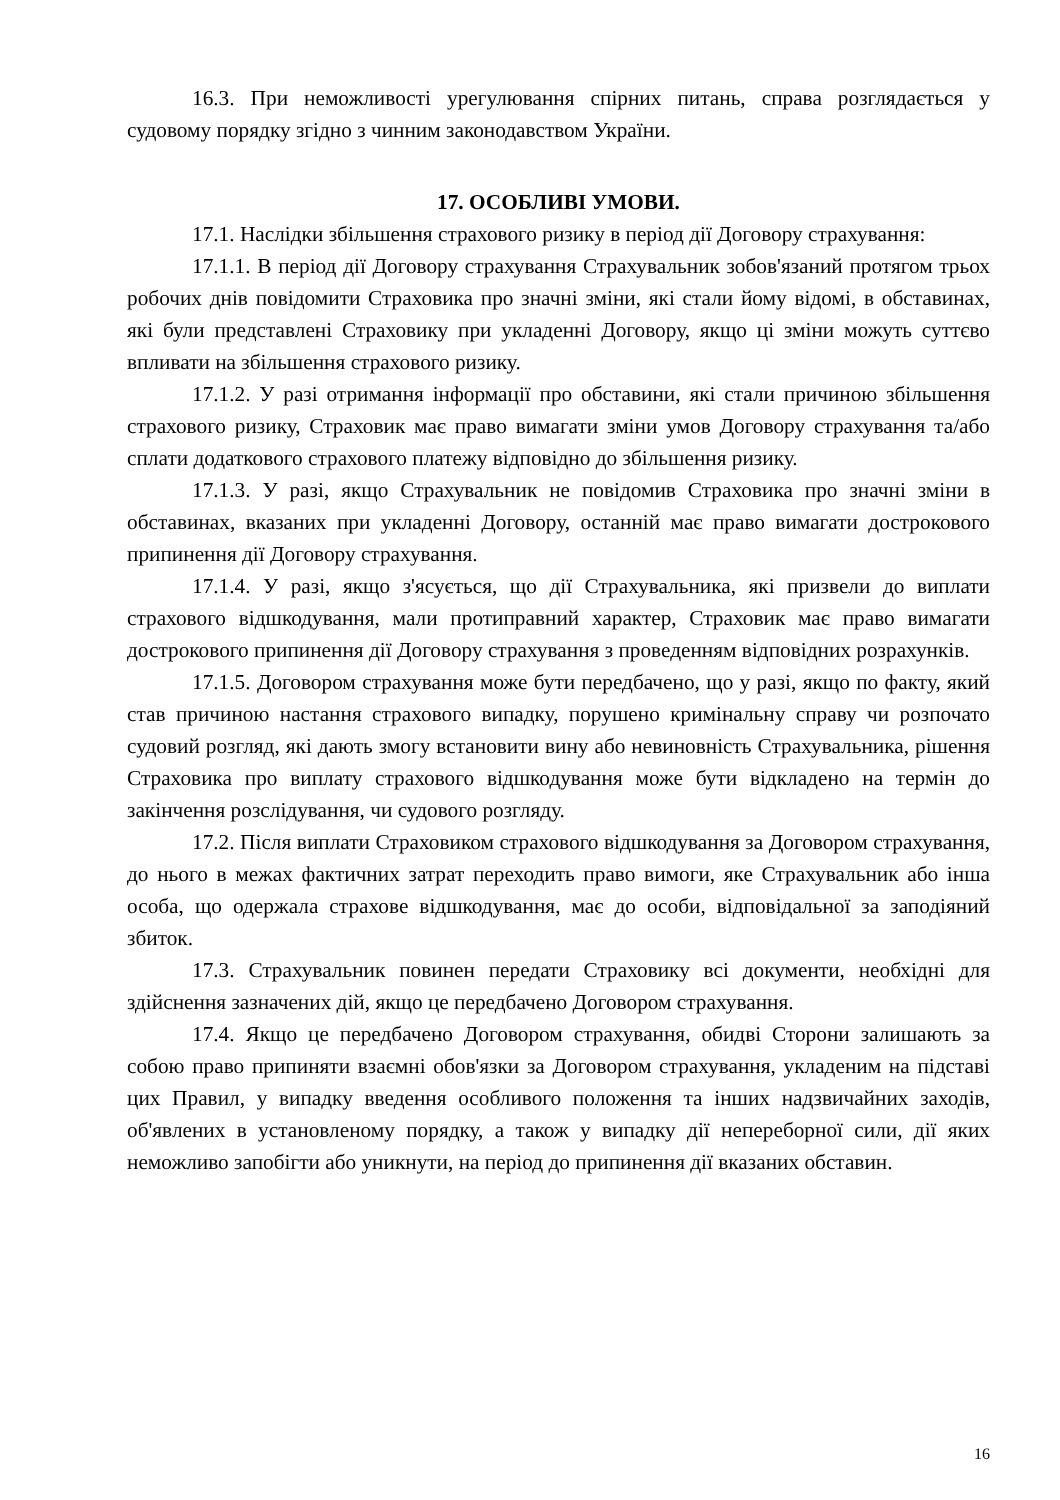16.3. При неможливості урегулювання спірних питань, справа розглядається у судовому порядку згідно з чинним законодавством України.
17. ОСОБЛИВІ УМОВИ.
17.1. Наслідки збільшення страхового ризику в період дії Договору страхування:
17.1.1. В період дії Договору страхування Страхувальник зобов'язаний протягом трьох робочих днів повідомити Страховика про значні зміни, які стали йому відомі, в обставинах, які були представлені Страховику при укладенні Договору, якщо ці зміни можуть суттєво впливати на збільшення страхового ризику.
17.1.2. У разі отримання інформації про обставини, які стали причиною збільшення страхового ризику, Страховик має право вимагати зміни умов Договору страхування та/або сплати додаткового страхового платежу відповідно до збільшення ризику.
17.1.3. У разі, якщо Страхувальник не повідомив Страховика про значні зміни в обставинах, вказаних при укладенні Договору, останній має право вимагати дострокового припинення дії Договору страхування.
17.1.4. У разі, якщо з'ясується, що дії Страхувальника, які призвели до виплати страхового відшкодування, мали протиправний характер, Страховик має право вимагати дострокового припинення дії Договору страхування з проведенням відповідних розрахунків.
17.1.5. Договором страхування може бути передбачено, що у разі, якщо по факту, який став причиною настання страхового випадку, порушено кримінальну справу чи розпочато судовий розгляд, які дають змогу встановити вину або невиновність Страхувальника, рішення Страховика про виплату страхового відшкодування може бути відкладено на термін до закінчення розслідування, чи судового розгляду.
17.2. Після виплати Страховиком страхового відшкодування за Договором страхування, до нього в межах фактичних затрат переходить право вимоги, яке Страхувальник або інша особа, що одержала страхове відшкодування, має до особи, відповідальної за заподіяний збиток.
17.3. Страхувальник повинен передати Страховику всі документи, необхідні для здійснення зазначених дій, якщо це передбачено Договором страхування.
17.4. Якщо це передбачено Договором страхування, обидві Сторони залишають за собою право припиняти взаємні обов'язки за Договором страхування, укладеним на підставі цих Правил, у випадку введення особливого положення та інших надзвичайних заходів, об'явлених в установленому порядку, а також у випадку дії непереборної сили, дії яких неможливо запобігти або уникнути, на період до припинення дії вказаних обставин.
16